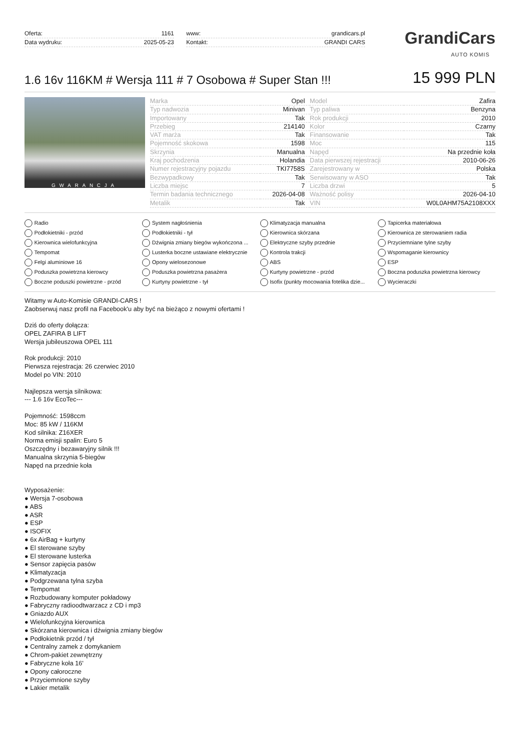Oferta: 1161
Data wydruku: 2025-05-23
www: grandicars.pl
Kontakt: GRANDI CARS
GrandiCars
AUTO KOMIS
1.6 16v 116KM # Wersja 111 # 7 Osobowa # Super Stan !!!
15 999 PLN
GWARANCJA
| Marka | Opel | Model | Zafira |
| Typ nadwozia | Minivan | Typ paliwa | Benzyna |
| Importowany | Tak | Rok produkcji | 2010 |
| Przebieg | 214140 | Kolor | Czarny |
| VAT marża | Tak | Finansowanie | Tak |
| Pojemność skokowa | 1598 | Moc | 115 |
| Skrzynia | Manualna | Napęd | Na przednie koła |
| Kraj pochodzenia | Holandia | Data pierwszej rejestracji | 2010-06-26 |
| Numer rejestracyjny pojazdu | TKI7758S | Zarejestrowany w | Polska |
| Bezwypadkowy | Tak | Serwisowany w ASO | Tak |
| Liczba miejsc | 7 | Liczba drzwi | 5 |
| Termin badania technicznego | 2026-04-08 | Ważność polisy | 2026-04-10 |
| Metalik | Tak | VIN | W0L0AHM75A2108XXX |
Radio System nagłośnienia Klimatyzacja manualna Tapicerka materiałowa Podłokietniki - przód Podłokietniki - tył Kierownica skórzana Kierownica ze sterowaniem radia Kierownica wielofunkcyjna Dźwignia zmiany biegów wykończona ... Elektryczne szyby przednie Przyciemniane tylne szyby Tempomat Lusterka boczne ustawiane elektrycznie Kontrola trakcji Wspomaganie kierownicy Felgi aluminiowe 16 Opony wielosezonowe ABS ESP Poduszka powietrzna kierowcy Poduszka powietrzna pasażera Kurtyny powietrzne - przód Boczna poduszka powietrzna kierowcy Boczne poduszki powietrzne - przód Kurtyny powietrzne - tył Isofix (punkty mocowania fotelika dzie... Wycieraczki
Witamy w Auto-Komisie GRANDI-CARS !
Zaobserwuj nasz profil na Facebook'u aby być na bieżąco z nowymi ofertami !
Dziś do oferty dołącza:
OPEL ZAFIRA B LIFT
Wersja jubileuszowa OPEL 111
Rok produkcji: 2010
Pierwsza rejestracja: 26 czerwiec 2010
Model po VIN: 2010
Najlepsza wersja silnikowa:
--- 1.6 16v EcoTec---
Pojemność: 1598ccm
Moc: 85 kW / 116KM
Kod silnika: Z16XER
Norma emisji spalin: Euro 5
Oszczędny i bezawaryjny silnik !!!
Manualna skrzynia 5-biegów
Napęd na przednie koła
Wyposażenie:
● Wersja 7-osobowa
● ABS
● ASR
● ESP
● ISOFIX
● 6x AirBag + kurtyny
● El sterowane szyby
● El sterowane lusterka
● Sensor zapięcia pasów
● Klimatyzacja
● Podgrzewana tylna szyba
● Tempomat
● Rozbudowany komputer pokładowy
● Fabryczny radioodtwarzacz z CD i mp3
● Gniazdo AUX
● Wielofunkcyjna kierownica
● Skórzana kierownica i dźwignia zmiany biegów
● Podłokietnik przód / tył
● Centralny zamek z domykaniem
● Chrom-pakiet zewnętrzny
● Fabryczne koła 16'
● Opony całoroczne
● Przyciemnione szyby
● Lakier metalik